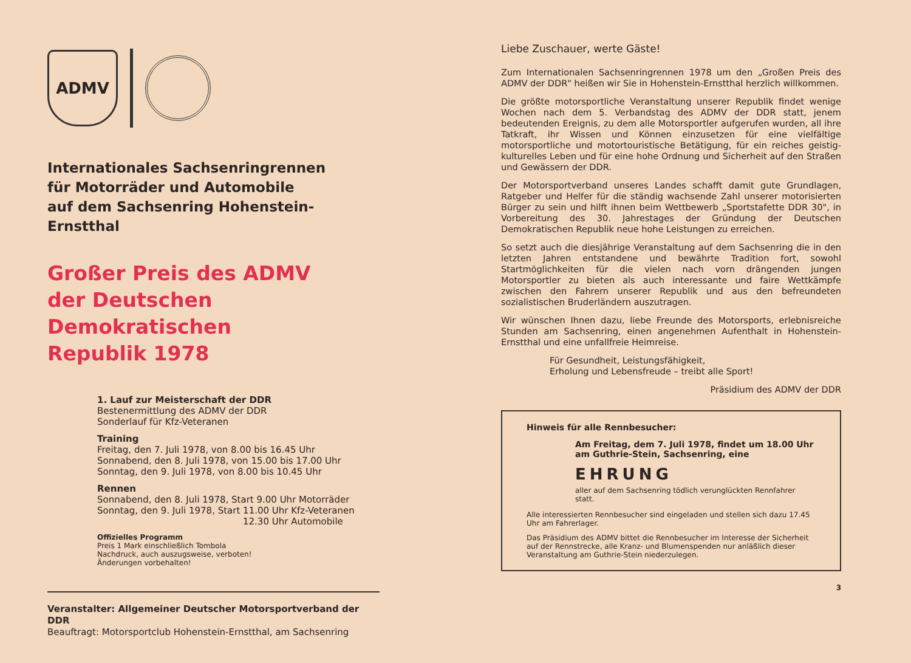ADMV
Internationales Sachsenringrennen
für Motorräder und Automobile
auf dem Sachsenring Hohenstein-Ernstthal
Großer Preis des ADMV
der Deutschen Demokratischen
Republik 1978
1. Lauf zur Meisterschaft der DDR
Bestenermittlung des ADMV der DDR
Sonderlauf für Kfz-Veteranen
Training
Freitag, den 7. Juli 1978, von 8.00 bis 16.45 Uhr
Sonnabend, den 8. Juli 1978, von 15.00 bis 17.00 Uhr
Sonntag, den 9. Juli 1978, von 8.00 bis 10.45 Uhr
Rennen
Sonnabend, den 8. Juli 1978, Start 9.00 Uhr Motorräder
Sonntag, den 9. Juli 1978, Start 11.00 Uhr Kfz-Veteranen
12.30 Uhr Automobile
Offizielles Programm
Preis 1 Mark einschließlich Tombola
Nachdruck, auch auszugsweise, verboten!
Änderungen vorbehalten!
Veranstalter: Allgemeiner Deutscher Motorsportverband der DDR
Beauftragt: Motorsportclub Hohenstein-Ernstthal, am Sachsenring
Liebe Zuschauer, werte Gäste!
Zum Internationalen Sachsenringrennen 1978 um den „Großen Preis des ADMV der DDR" heißen wir Sie in Hohenstein-Ernstthal herzlich willkommen.
Die größte motorsportliche Veranstaltung unserer Republik findet wenige Wochen nach dem 5. Verbandstag des ADMV der DDR statt, jenem bedeutenden Ereignis, zu dem alle Motorsportler aufgerufen wurden, all ihre Tatkraft, ihr Wissen und Können einzusetzen für eine vielfältige motorsportliche und motortouristische Betätigung, für ein reiches geistig-kulturelles Leben und für eine hohe Ordnung und Sicherheit auf den Straßen und Gewässern der DDR.
Der Motorsportverband unseres Landes schafft damit gute Grundlagen, Ratgeber und Helfer für die ständig wachsende Zahl unserer motorisierten Bürger zu sein und hilft ihnen beim Wettbewerb „Sportstafette DDR 30", in Vorbereitung des 30. Jahrestages der Gründung der Deutschen Demokratischen Republik neue hohe Leistungen zu erreichen.
So setzt auch die diesjährige Veranstaltung auf dem Sachsenring die in den letzten Jahren entstandene und bewährte Tradition fort, sowohl Startmöglichkeiten für die vielen nach vorn drängenden jungen Motorsportler zu bieten als auch interessante und faire Wettkämpfe zwischen den Fahrern unserer Republik und aus den befreundeten sozialistischen Bruderländern auszutragen.
Wir wünschen Ihnen dazu, liebe Freunde des Motorsports, erlebnisreiche Stunden am Sachsenring, einen angenehmen Aufenthalt in Hohenstein-Ernstthal und eine unfallfreie Heimreise.
Für Gesundheit, Leistungsfähigkeit,
Erholung und Lebensfreude – treibt alle Sport!
Präsidium des ADMV der DDR
Hinweis für alle Rennbesucher:
Am Freitag, dem 7. Juli 1978, findet um 18.00 Uhr
am Guthrie-Stein, Sachsenring, eine
EHRUNG
aller auf dem Sachsenring tödlich verunglückten Rennfahrer statt.
Alle interessierten Rennbesucher sind eingeladen und stellen sich dazu 17.45 Uhr am Fahrerlager.
Das Präsidium des ADMV bittet die Rennbesucher im Interesse der Sicherheit auf der Rennstrecke, alle Kranz- und Blumenspenden nur anläßlich dieser Veranstaltung am Guthrie-Stein niederzulegen.
3